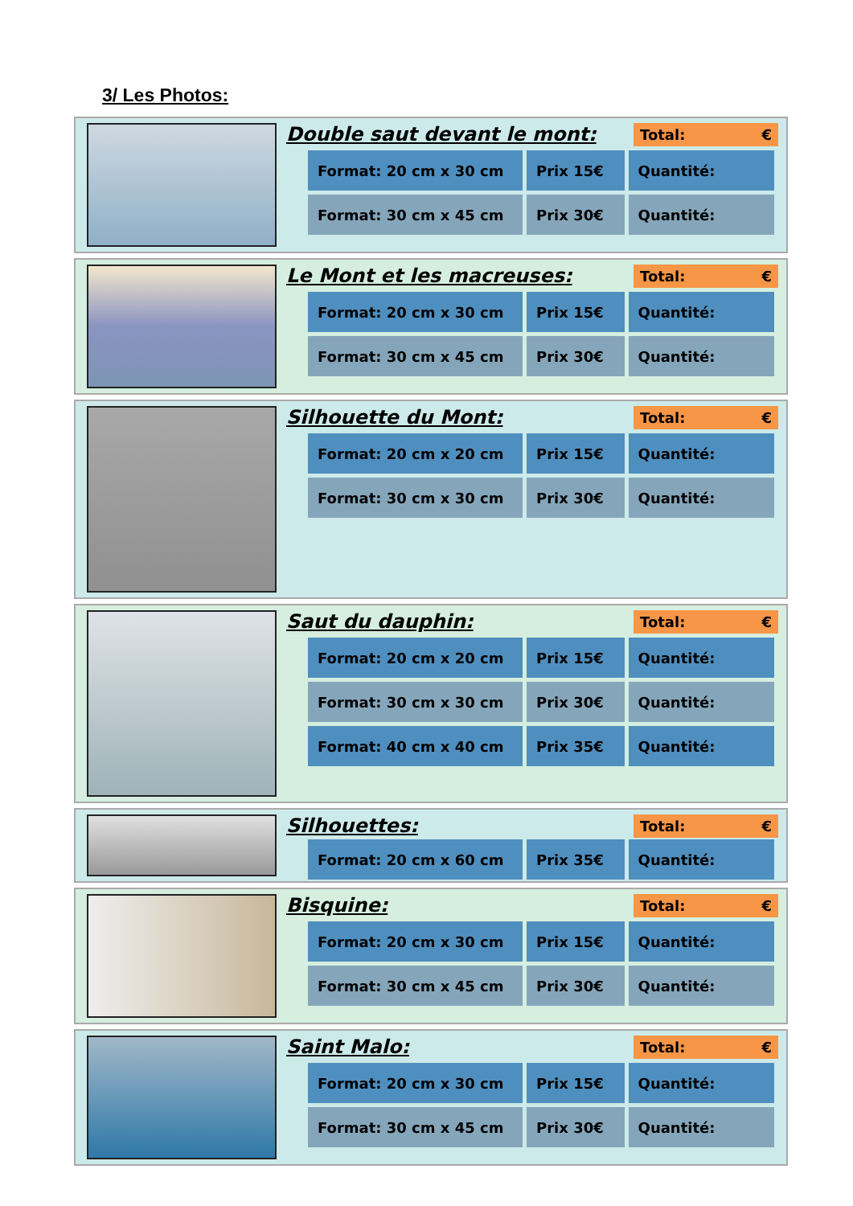3/ Les Photos:
Double saut devant le mont: Total: €
| Format: 20 cm x 30 cm | Prix 15€ | Quantité: |
| Format: 30 cm x 45 cm | Prix 30€ | Quantité: |
Le Mont et les macreuses: Total: €
| Format: 20 cm x 30 cm | Prix 15€ | Quantité: |
| Format: 30 cm x 45 cm | Prix 30€ | Quantité: |
Silhouette du Mont: Total: €
| Format: 20 cm x 20 cm | Prix 15€ | Quantité: |
| Format: 30 cm x 30 cm | Prix 30€ | Quantité: |
Saut du dauphin: Total: €
| Format: 20 cm x 20 cm | Prix 15€ | Quantité: |
| Format: 30 cm x 30 cm | Prix 30€ | Quantité: |
| Format: 40 cm x 40 cm | Prix 35€ | Quantité: |
Silhouettes: Total: €
| Format: 20 cm x 60 cm | Prix 35€ | Quantité: |
Bisquine: Total: €
| Format: 20 cm x 30 cm | Prix 15€ | Quantité: |
| Format: 30 cm x 45 cm | Prix 30€ | Quantité: |
Saint Malo: Total: €
| Format: 20 cm x 30 cm | Prix 15€ | Quantité: |
| Format: 30 cm x 45 cm | Prix 30€ | Quantité: |